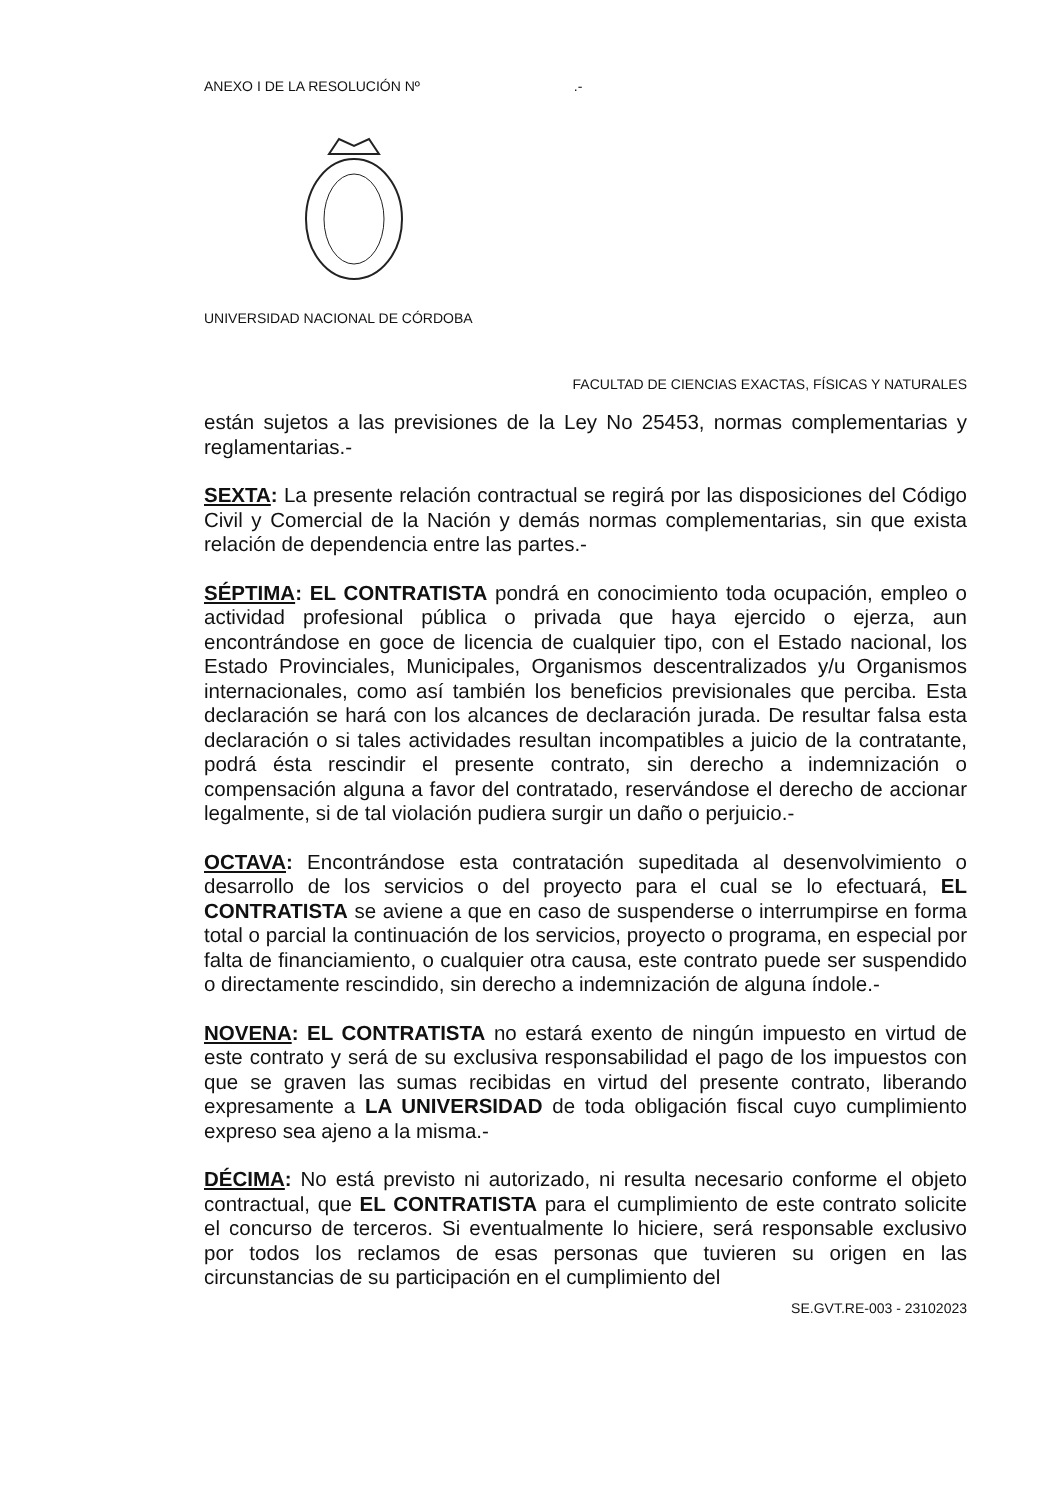ANEXO I DE LA RESOLUCIÓN Nº .-
UNIVERSIDAD NACIONAL DE CÓRDOBA
FACULTAD DE CIENCIAS EXACTAS, FÍSICAS Y NATURALES
están sujetos a las previsiones de la Ley No 25453, normas complementarias y reglamentarias.-
SEXTA: La presente relación contractual se regirá por las disposiciones del Código Civil y Comercial de la Nación y demás normas complementarias, sin que exista relación de dependencia entre las partes.-
SÉPTIMA: EL CONTRATISTA pondrá en conocimiento toda ocupación, empleo o actividad profesional pública o privada que haya ejercido o ejerza, aun encontrándose en goce de licencia de cualquier tipo, con el Estado nacional, los Estado Provinciales, Municipales, Organismos descentralizados y/u Organismos internacionales, como así también los beneficios previsionales que perciba. Esta declaración se hará con los alcances de declaración jurada. De resultar falsa esta declaración o si tales actividades resultan incompatibles a juicio de la contratante, podrá ésta rescindir el presente contrato, sin derecho a indemnización o compensación alguna a favor del contratado, reservándose el derecho de accionar legalmente, si de tal violación pudiera surgir un daño o perjuicio.-
OCTAVA: Encontrándose esta contratación supeditada al desenvolvimiento o desarrollo de los servicios o del proyecto para el cual se lo efectuará, EL CONTRATISTA se aviene a que en caso de suspenderse o interrumpirse en forma total o parcial la continuación de los servicios, proyecto o programa, en especial por falta de financiamiento, o cualquier otra causa, este contrato puede ser suspendido o directamente rescindido, sin derecho a indemnización de alguna índole.-
NOVENA: EL CONTRATISTA no estará exento de ningún impuesto en virtud de este contrato y será de su exclusiva responsabilidad el pago de los impuestos con que se graven las sumas recibidas en virtud del presente contrato, liberando expresamente a LA UNIVERSIDAD de toda obligación fiscal cuyo cumplimiento expreso sea ajeno a la misma.-
DÉCIMA: No está previsto ni autorizado, ni resulta necesario conforme el objeto contractual, que EL CONTRATISTA para el cumplimiento de este contrato solicite el concurso de terceros. Si eventualmente lo hiciere, será responsable exclusivo por todos los reclamos de esas personas que tuvieren su origen en las circunstancias de su participación en el cumplimiento del
SE.GVT.RE-003 - 23102023